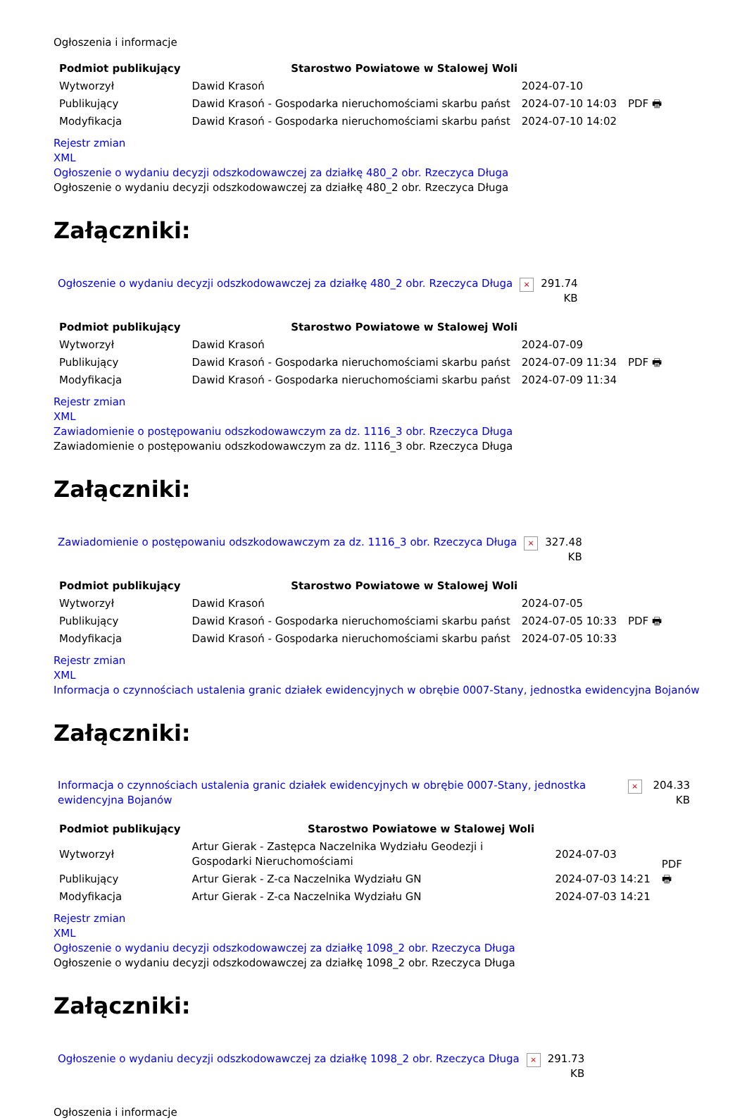Ogłoszenia i informacje
| Podmiot publikujący | Starostwo Powiatowe w Stalowej Woli | | |
| Wytworzył | Dawid Krasoń | 2024-07-10 | PDF 🖶 |
| Publikujący | Dawid Krasoń - Gospodarka nieruchomościami skarbu państ | 2024-07-10 14:03 | |
| Modyfikacja | Dawid Krasoń - Gospodarka nieruchomościami skarbu państ | 2024-07-10 14:02 | |
Rejestr zmian
XML
Ogłoszenie o wydaniu decyzji odszkodowawczej za działkę 480_2 obr. Rzeczyca Długa
Ogłoszenie o wydaniu decyzji odszkodowawczej za działkę 480_2 obr. Rzeczyca Długa
Załączniki:
| Ogłoszenie o wydaniu decyzji odszkodowawczej za działkę 480_2 obr. Rzeczyca Długa | × | 291.74 KB |
| Podmiot publikujący | Starostwo Powiatowe w Stalowej Woli | | |
| Wytworzył | Dawid Krasoń | 2024-07-09 | PDF 🖶 |
| Publikujący | Dawid Krasoń - Gospodarka nieruchomościami skarbu państ | 2024-07-09 11:34 | |
| Modyfikacja | Dawid Krasoń - Gospodarka nieruchomościami skarbu państ | 2024-07-09 11:34 | |
Rejestr zmian
XML
Zawiadomienie o postępowaniu odszkodowawczym za dz. 1116_3 obr. Rzeczyca Długa
Zawiadomienie o postępowaniu odszkodowawczym za dz. 1116_3 obr. Rzeczyca Długa
Załączniki:
| Zawiadomienie o postępowaniu odszkodowawczym za dz. 1116_3 obr. Rzeczyca Długa | × | 327.48 KB |
| Podmiot publikujący | Starostwo Powiatowe w Stalowej Woli | | |
| Wytworzył | Dawid Krasoń | 2024-07-05 | PDF 🖶 |
| Publikujący | Dawid Krasoń - Gospodarka nieruchomościami skarbu państ | 2024-07-05 10:33 | |
| Modyfikacja | Dawid Krasoń - Gospodarka nieruchomościami skarbu państ | 2024-07-05 10:33 | |
Rejestr zmian
XML
Informacja o czynnościach ustalenia granic działek ewidencyjnych w obrębie 0007-Stany, jednostka ewidencyjna Bojanów
Załączniki:
| Informacja o czynnościach ustalenia granic działek ewidencyjnych w obrębie 0007-Stany, jednostka ewidencyjna Bojanów | × | 204.33 KB |
| Podmiot publikujący | Starostwo Powiatowe w Stalowej Woli | | |
| Wytworzył | Artur Gierak - Zastępca Naczelnika Wydziału Geodezji i Gospodarki Nieruchomościami | 2024-07-03 | PDF 🖶 |
| Publikujący | Artur Gierak - Z-ca Naczelnika Wydziału GN | 2024-07-03 14:21 | |
| Modyfikacja | Artur Gierak - Z-ca Naczelnika Wydziału GN | 2024-07-03 14:21 | |
Rejestr zmian
XML
Ogłoszenie o wydaniu decyzji odszkodowawczej za działkę 1098_2 obr. Rzeczyca Długa
Ogłoszenie o wydaniu decyzji odszkodowawczej za działkę 1098_2 obr. Rzeczyca Długa
Załączniki:
| Ogłoszenie o wydaniu decyzji odszkodowawczej za działkę 1098_2 obr. Rzeczyca Długa | × | 291.73 KB |
Ogłoszenia i informacje